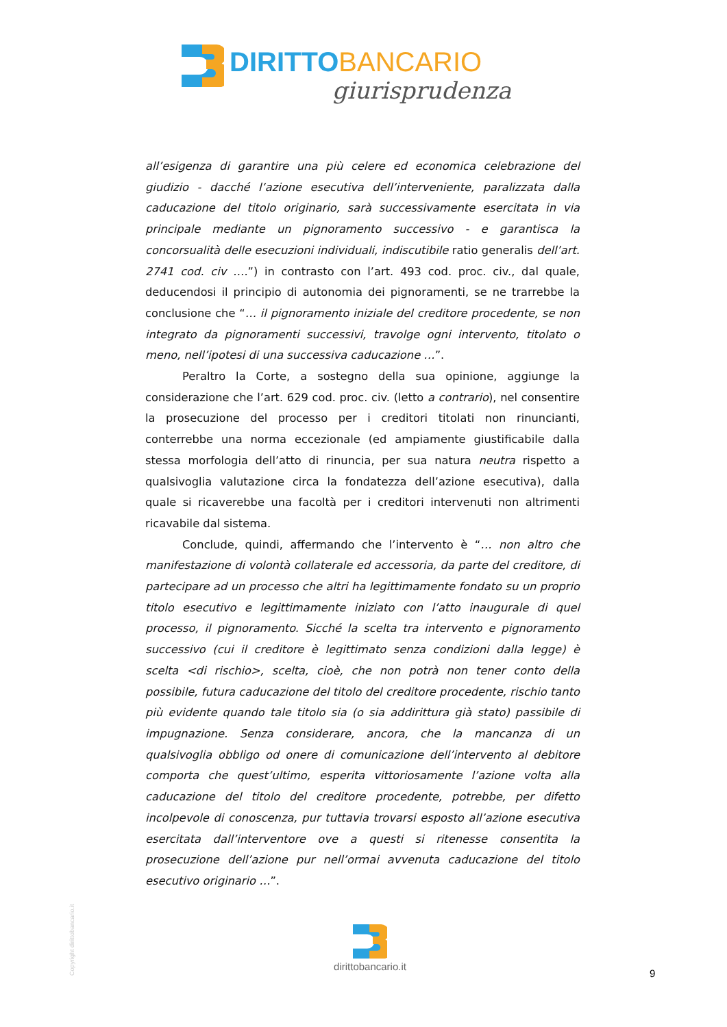DIRITTOBANCARIO
giurisprudenza
all’esigenza di garantire una più celere ed economica celebrazione del giudizio - dacché l’azione esecutiva dell’interveniente, paralizzata dalla caducazione del titolo originario, sarà successivamente esercitata in via principale mediante un pignoramento successivo - e garantisca la concorsualità delle esecuzioni individuali, indiscutibile ratio generalis dell’art. 2741 cod. civ ….”) in contrasto con l’art. 493 cod. proc. civ., dal quale, deducendosi il principio di autonomia dei pignoramenti, se ne trarrebbe la conclusione che “… il pignoramento iniziale del creditore procedente, se non integrato da pignoramenti successivi, travolge ogni intervento, titolato o meno, nell’ipotesi di una successiva caducazione …”.
Peraltro la Corte, a sostegno della sua opinione, aggiunge la considerazione che l’art. 629 cod. proc. civ. (letto a contrario), nel consentire la prosecuzione del processo per i creditori titolati non rinuncianti, conterrebbe una norma eccezionale (ed ampiamente giustificabile dalla stessa morfologia dell’atto di rinuncia, per sua natura neutra rispetto a qualsivoglia valutazione circa la fondatezza dell’azione esecutiva), dalla quale si ricaverebbe una facoltà per i creditori intervenuti non altrimenti ricavabile dal sistema.
Conclude, quindi, affermando che l’intervento è “… non altro che manifestazione di volontà collaterale ed accessoria, da parte del creditore, di partecipare ad un processo che altri ha legittimamente fondato su un proprio titolo esecutivo e legittimamente iniziato con l’atto inaugurale di quel processo, il pignoramento. Sicché la scelta tra intervento e pignoramento successivo (cui il creditore è legittimato senza condizioni dalla legge) è scelta <di rischio>, scelta, cioè, che non potrà non tener conto della possibile, futura caducazione del titolo del creditore procedente, rischio tanto più evidente quando tale titolo sia (o sia addirittura già stato) passibile di impugnazione. Senza considerare, ancora, che la mancanza di un qualsivoglia obbligo od onere di comunicazione dell’intervento al debitore comporta che quest’ultimo, esperita vittoriosamente l’azione volta alla caducazione del titolo del creditore procedente, potrebbe, per difetto incolpevole di conoscenza, pur tuttavia trovarsi esposto all’azione esecutiva esercitata dall’interventore ove a questi si ritenesse consentita la prosecuzione dell’azione pur nell’ormai avvenuta caducazione del titolo esecutivo originario …”.
Copyright dirittobancario.it
dirittobancario.it
9